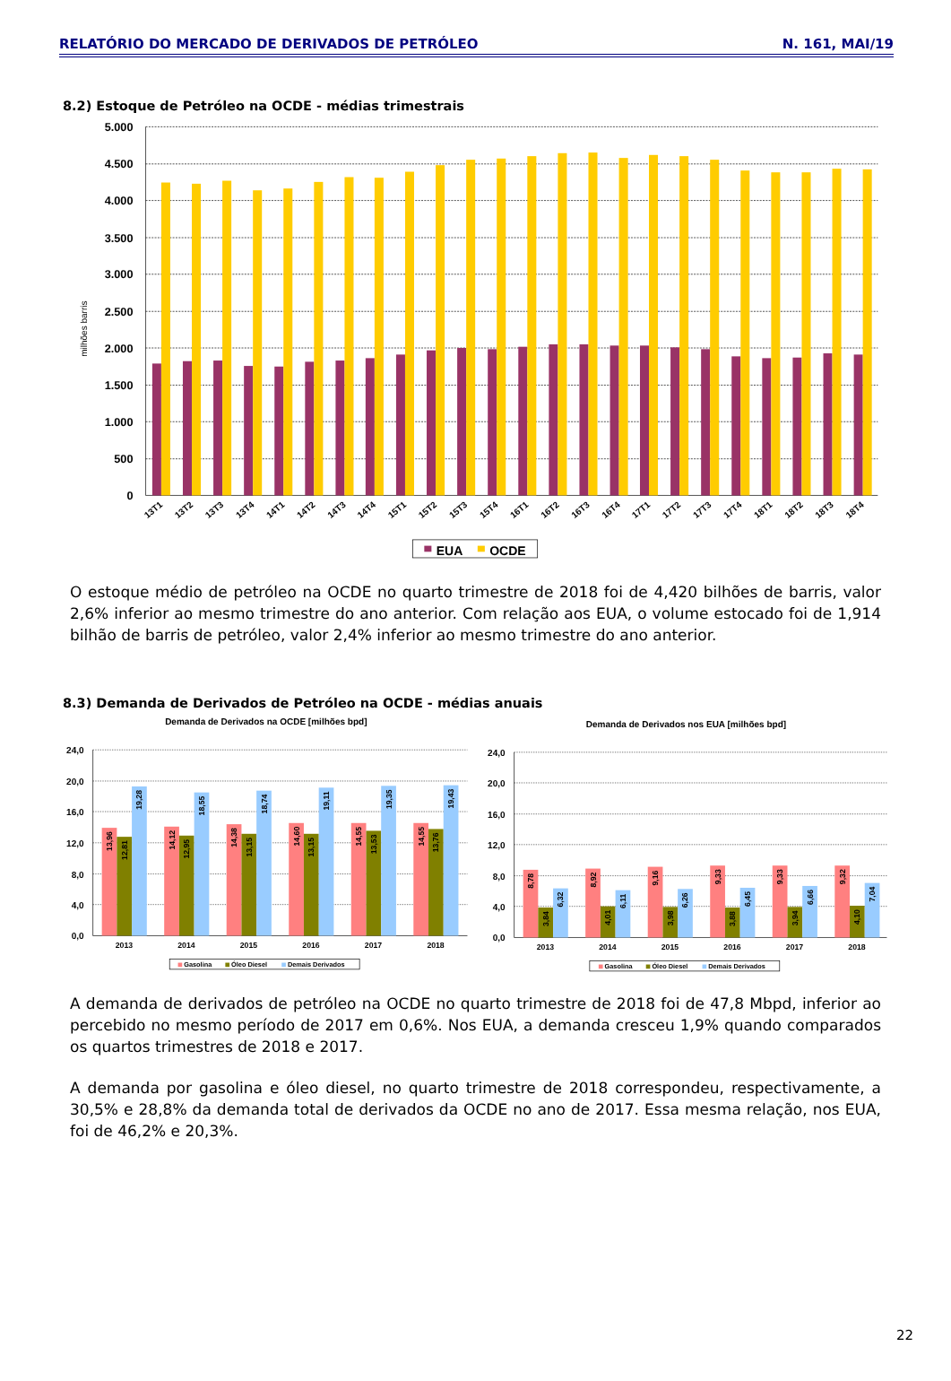RELATÓRIO DO MERCADO DE DERIVADOS DE PETRÓLEO N. 161, MAI/19
8.2) Estoque de Petróleo na OCDE - médias trimestrais
5.000
4.500
4.000
3.500
3.000
2.500
2.000
1.500
1.000
500
0
milhões barris
13T1
13T2
13T3
13T4
14T1
14T2
14T3
14T4
15T1
15T2
15T3
15T4
16T1
16T2
16T3
16T4
17T1
17T2
17T3
17T4
18T1
18T2
18T3
18T4
EUA
OCDE
O estoque médio de petróleo na OCDE no quarto trimestre de 2018 foi de 4,420 bilhões de barris, valor 2,6% inferior ao mesmo trimestre do ano anterior. Com relação aos EUA, o volume estocado foi de 1,914 bilhão de barris de petróleo, valor 2,4% inferior ao mesmo trimestre do ano anterior.
8.3) Demanda de Derivados de Petróleo na OCDE - médias anuais
Demanda de Derivados na OCDE [milhões bpd]
Demanda de Derivados nos EUA [milhões bpd]
24,0
20,0
16,0
12,0
8,0
4,0
0,0
24,0
20,0
16,0
12,0
8,0
4,0
0,0
13,96
12,81
19,28
14,12
12,95
18,55
14,38
13,15
18,74
14,60
13,15
19,11
14,55
13,53
19,35
14,55
13,76
19,43
8,78
3,84
6,32
8,92
4,01
6,11
9,16
3,98
6,26
9,33
3,88
6,45
9,33
3,94
6,66
9,32
4,10
7,04
2013
2014
2015
2016
2017
2018
2013
2014
2015
2016
2017
2018
Gasolina
Óleo Diesel
Demais Derivados
Gasolina
Óleo Diesel
Demais Derivados
A demanda de derivados de petróleo na OCDE no quarto trimestre de 2018 foi de 47,8 Mbpd, inferior ao percebido no mesmo período de 2017 em 0,6%. Nos EUA, a demanda cresceu 1,9% quando comparados os quartos trimestres de 2018 e 2017.
A demanda por gasolina e óleo diesel, no quarto trimestre de 2018 correspondeu, respectivamente, a 30,5% e 28,8% da demanda total de derivados da OCDE no ano de 2017. Essa mesma relação, nos EUA, foi de 46,2% e 20,3%.
22